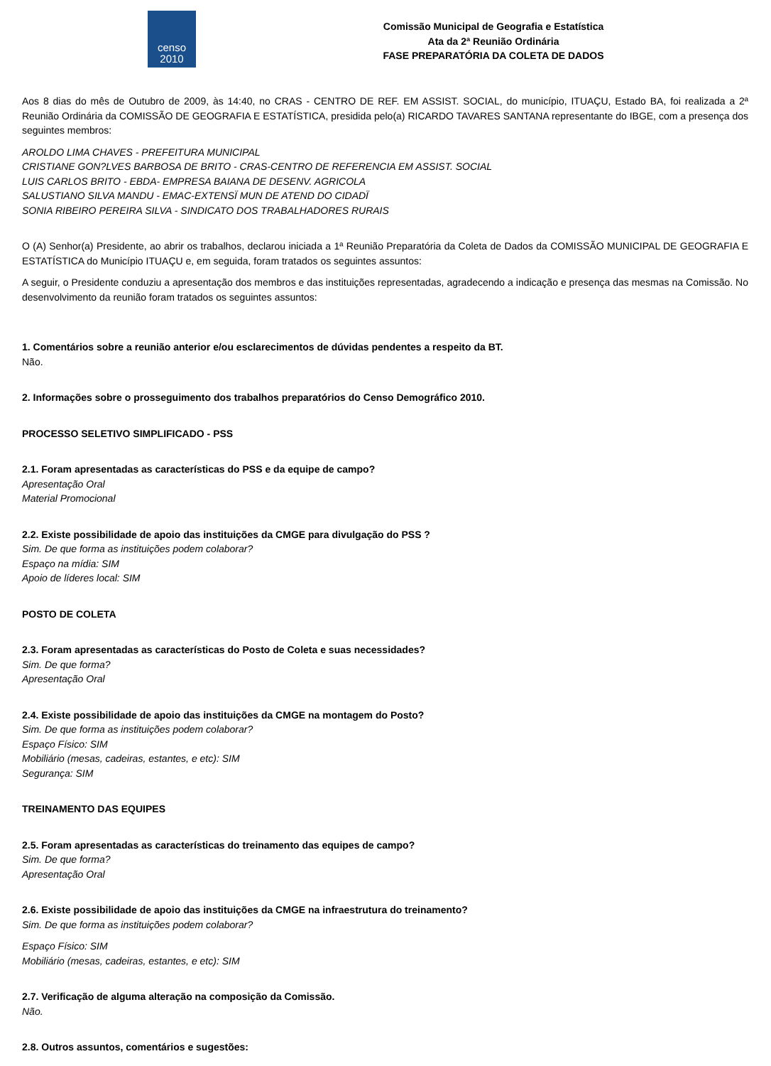censo
2010
Comissão Municipal de Geografia e Estatística
Ata da 2ª Reunião Ordinária
FASE PREPARATÓRIA DA COLETA DE DADOS
Aos 8 dias do mês de Outubro de 2009, às 14:40, no CRAS - CENTRO DE REF. EM ASSIST. SOCIAL, do município, ITUAÇU, Estado BA, foi realizada a 2ª Reunião Ordinária da COMISSÃO DE GEOGRAFIA E ESTATÍSTICA, presidida pelo(a) RICARDO TAVARES SANTANA representante do IBGE, com a presença dos seguintes membros:
AROLDO LIMA CHAVES - PREFEITURA MUNICIPAL
CRISTIANE GON?LVES BARBOSA DE BRITO - CRAS-CENTRO DE REFERENCIA EM ASSIST. SOCIAL
LUIS CARLOS BRITO - EBDA- EMPRESA BAIANA DE DESENV. AGRICOLA
SALUSTIANO SILVA MANDU - EMAC-EXTENSÏ MUN DE ATEND DO CIDADÏ
SONIA RIBEIRO PEREIRA SILVA - SINDICATO DOS TRABALHADORES RURAIS
O (A) Senhor(a) Presidente, ao abrir os trabalhos, declarou iniciada a 1ª Reunião Preparatória da Coleta de Dados da COMISSÃO MUNICIPAL DE GEOGRAFIA E ESTATÍSTICA do Município ITUAÇU e, em seguida, foram tratados os seguintes assuntos:
A seguir, o Presidente conduziu a apresentação dos membros e das instituições representadas, agradecendo a indicação e presença das mesmas na Comissão. No desenvolvimento da reunião foram tratados os seguintes assuntos:
1. Comentários sobre a reunião anterior e/ou esclarecimentos de dúvidas pendentes a respeito da BT.
Não.
2. Informações sobre o prosseguimento dos trabalhos preparatórios do Censo Demográfico 2010.
PROCESSO SELETIVO SIMPLIFICADO - PSS
2.1. Foram apresentadas as características do PSS e da equipe de campo?
Apresentação Oral
Material Promocional
2.2. Existe possibilidade de apoio das instituições da CMGE para divulgação do PSS ?
Sim. De que forma as instituições podem colaborar?
Espaço na mídia: SIM
Apoio de líderes local: SIM
POSTO DE COLETA
2.3. Foram apresentadas as características do Posto de Coleta e suas necessidades?
Sim. De que forma?
Apresentação Oral
2.4. Existe possibilidade de apoio das instituições da CMGE na montagem do Posto?
Sim. De que forma as instituições podem colaborar?
Espaço Físico: SIM
Mobiliário (mesas, cadeiras, estantes, e etc): SIM
Segurança: SIM
TREINAMENTO DAS EQUIPES
2.5. Foram apresentadas as características do treinamento das equipes de campo?
Sim. De que forma?
Apresentação Oral
2.6. Existe possibilidade de apoio das instituições da CMGE na infraestrutura do treinamento?
Sim. De que forma as instituições podem colaborar?
Espaço Físico: SIM
Mobiliário (mesas, cadeiras, estantes, e etc): SIM
2.7. Verificação de alguma alteração na composição da Comissão.
Não.
2.8. Outros assuntos, comentários e sugestões: